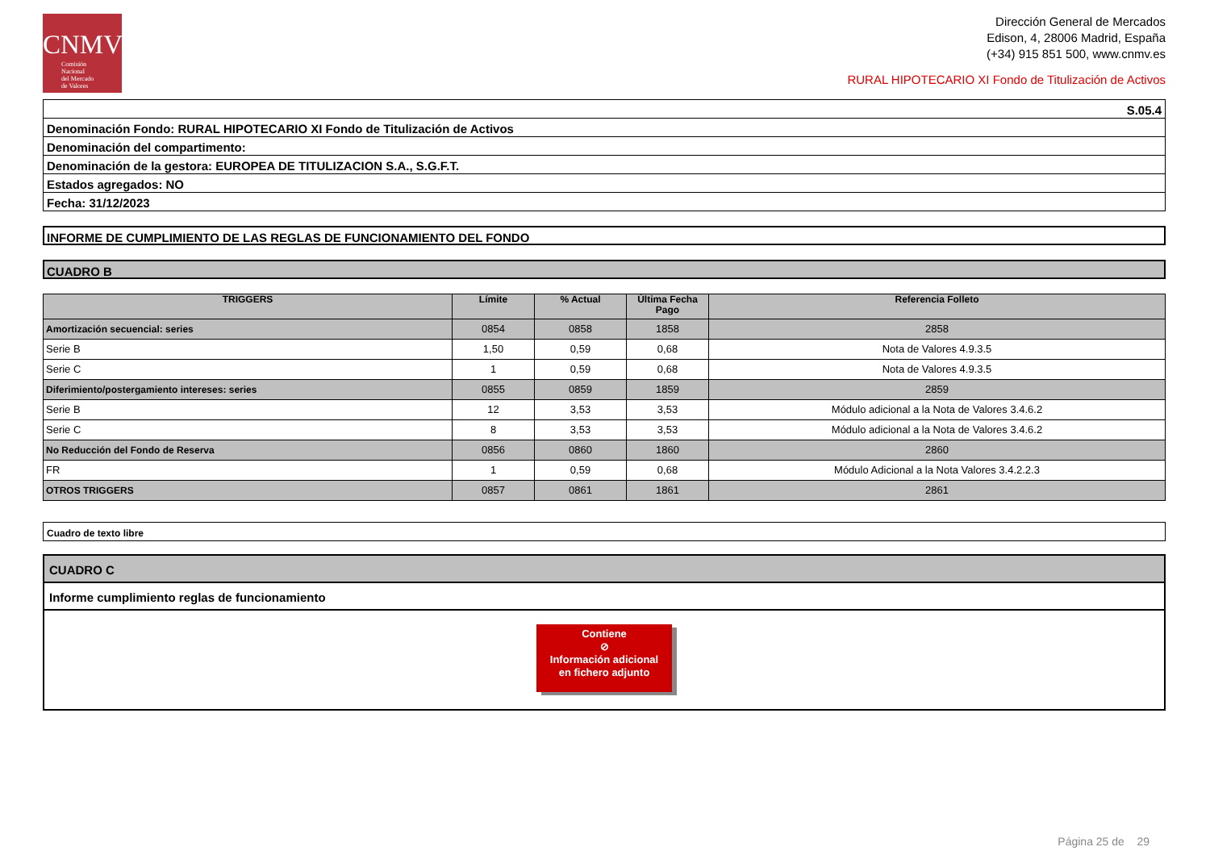CNMV
Comisión
Nacional
del Mercado
de Valores
Dirección General de Mercados
Edison, 4, 28006 Madrid, España
(+34) 915 851 500, www.cnmv.es
RURAL HIPOTECARIO XI Fondo de Titulización de Activos
S.05.4
Denominación Fondo: RURAL HIPOTECARIO XI Fondo de Titulización de Activos
Denominación del compartimento:
Denominación de la gestora: EUROPEA DE TITULIZACION S.A., S.G.F.T.
Estados agregados: NO
Fecha: 31/12/2023
INFORME DE CUMPLIMIENTO DE LAS REGLAS DE FUNCIONAMIENTO DEL FONDO
CUADRO B
| TRIGGERS | Límite | % Actual | Última Fecha Pago | Referencia Folleto |
| --- | --- | --- | --- | --- |
| Amortización secuencial: series | 0854 | 0858 | 1858 | 2858 |
| Serie B | 1,50 | 0,59 | 0,68 | Nota de Valores 4.9.3.5 |
| Serie C | 1 | 0,59 | 0,68 | Nota de Valores 4.9.3.5 |
| Diferimiento/postergamiento intereses: series | 0855 | 0859 | 1859 | 2859 |
| Serie B | 12 | 3,53 | 3,53 | Módulo adicional a la Nota de Valores 3.4.6.2 |
| Serie C | 8 | 3,53 | 3,53 | Módulo adicional a la Nota de Valores 3.4.6.2 |
| No Reducción del Fondo de Reserva | 0856 | 0860 | 1860 | 2860 |
| FR | 1 | 0,59 | 0,68 | Módulo Adicional a la Nota Valores 3.4.2.2.3 |
| OTROS TRIGGERS | 0857 | 0861 | 1861 | 2861 |
Cuadro de texto libre
CUADRO C
Informe cumplimiento reglas de funcionamiento
Contiene
⊘
Información adicional
en fichero adjunto
Página 25 de 29